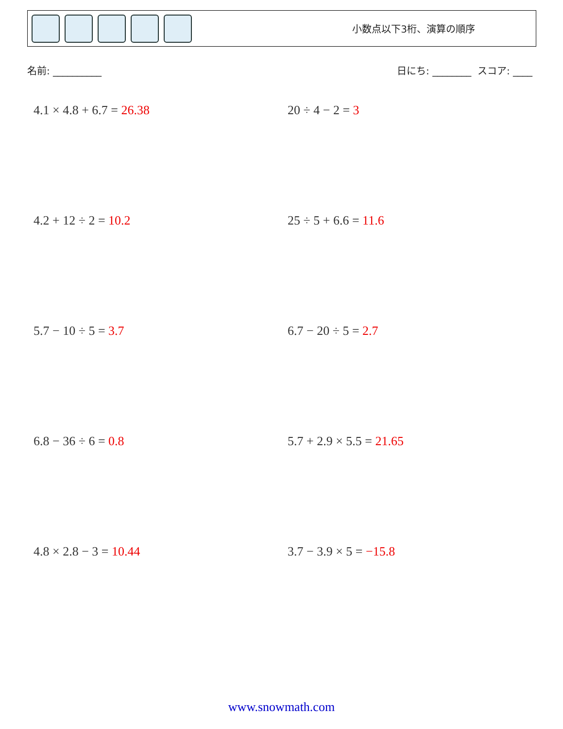小数点以下3桁、演算の順序
名前: __________ 日にち: ________ スコア: ____
4.1 × 4.8 + 6.7 = 26.38
20 ÷ 4 − 2 = 3
4.2 + 12 ÷ 2 = 10.2
25 ÷ 5 + 6.6 = 11.6
5.7 − 10 ÷ 5 = 3.7
6.7 − 20 ÷ 5 = 2.7
6.8 − 36 ÷ 6 = 0.8
5.7 + 2.9 × 5.5 = 21.65
4.8 × 2.8 − 3 = 10.44
3.7 − 3.9 × 5 = −15.8
www.snowmath.com